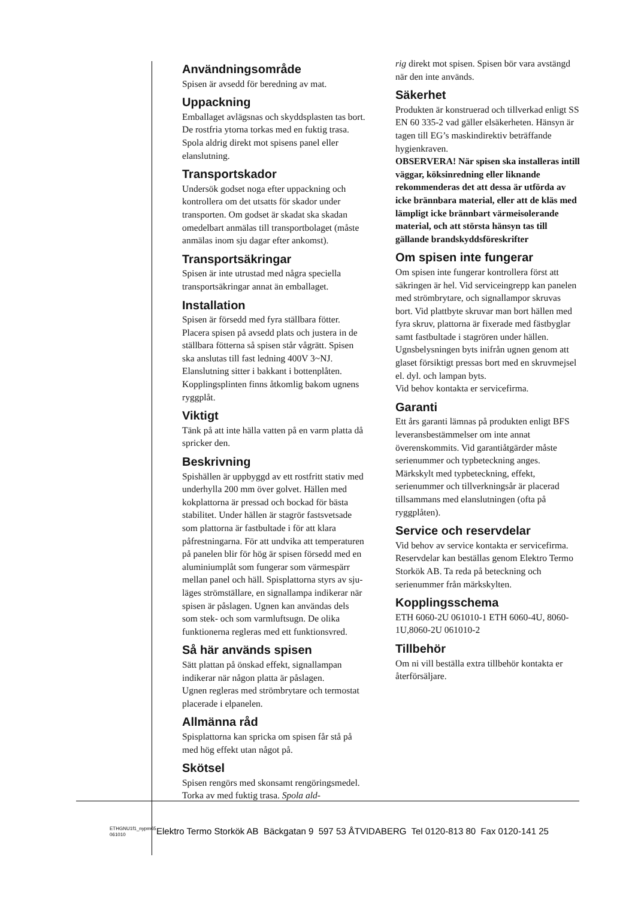Användningsområde
Spisen är avsedd för beredning av mat.
Uppackning
Emballaget avlägsnas och skyddsplasten tas bort. De rostfria ytorna torkas med en fuktig trasa. Spola aldrig direkt mot spisens panel eller elanslutning.
Transportskador
Undersök godset noga efter uppackning och kontrollera om det utsatts för skador under transporten. Om godset är skadat ska skadan omedelbart anmälas till transportbolaget (måste anmälas inom sju dagar efter ankomst).
Transportsäkringar
Spisen är inte utrustad med några speciella transportsäkringar annat än emballaget.
Installation
Spisen är försedd med fyra ställbara fötter. Placera spisen på avsedd plats och justera in de ställbara fötterna så spisen står vågrätt. Spisen ska anslutas till fast ledning 400V 3~NJ. Elanslutning sitter i bakkant i bottenplåten. Kopplingsplinten finns åtkomlig bakom ugnens ryggplåt.
Viktigt
Tänk på att inte hälla vatten på en varm platta då spricker den.
Beskrivning
Spishällen är uppbyggd av ett rostfritt stativ med underhylla 200 mm över golvet. Hällen med kokplattorna är pressad och bockad för bästa stabilitet. Under hällen är stagrör fastsvetsade som plattorna är fastbultade i för att klara påfrestningarna. För att undvika att temperaturen på panelen blir för hög är spisen försedd med en aluminiumplåt som fungerar som värmespärr mellan panel och häll. Spisplattorna styrs av sju-läges strömställare, en signallampa indikerar när spisen är påslagen. Ugnen kan användas dels som stek- och som varmluftsugn. De olika funktionerna regleras med ett funktionsvred.
Så här används spisen
Sätt plattan på önskad effekt, signallampan indikerar när någon platta är påslagen.
Ugnen regleras med strömbrytare och termostat placerade i elpanelen.
Allmänna råd
Spisplattorna kan spricka om spisen får stå på med hög effekt utan något på.
Skötsel
Spisen rengörs med skonsamt rengöringsmedel. Torka av med fuktig trasa. Spola ald-
rig direkt mot spisen. Spisen bör vara avstängd när den inte används.
Säkerhet
Produkten är konstruerad och tillverkad enligt SS EN 60 335-2 vad gäller elsäkerheten. Hänsyn är tagen till EG’s maskindirektiv beträffande hygienkraven.
OBSERVERA! När spisen ska installeras intill väggar, köksinredning eller liknande rekommenderas det att dessa är utförda av icke brännbara material, eller att de kläs med lämpligt icke brännbart värmeisolerande material, och att största hänsyn tas till gällande brandskyddsföreskrifter
Om spisen inte fungerar
Om spisen inte fungerar kontrollera först att säkringen är hel. Vid serviceingrepp kan panelen med strömbrytare, och signallampor skruvas bort. Vid plattbyte skruvar man bort hällen med fyra skruv, plattorna är fixerade med fästbyglar samt fastbultade i stagrören under hällen.
Ugnsbelysningen byts inifrån ugnen genom att glaset försiktigt pressas bort med en skruvmejsel el. dyl. och lampan byts.
Vid behov kontakta er servicefirma.
Garanti
Ett års garanti lämnas på produkten enligt BFS leveransbestämmelser om inte annat överenskommits. Vid garantiåtgärder måste serienummer och typbeteckning anges.
Märkskylt med typbeteckning, effekt, serienummer och tillverkningsår är placerad tillsammans med elanslutningen (ofta på ryggplåten).
Service och reservdelar
Vid behov av service kontakta er servicefirma. Reservdelar kan beställas genom Elektro Termo Storkök AB. Ta reda på beteckning och serienummer från märkskylten.
Kopplingsschema
ETH 6060-2U 061010-1 ETH 6060-4U, 8060-1U,8060-2U 061010-2
Tillbehör
Om ni vill beställa extra tillbehör kontakta er återförsäljare.
ETHGNU1f1_nypm65
061010
Elektro Termo Storkök AB Bäckgatan 9 597 53 ÅTVIDABERG Tel 0120-813 80 Fax 0120-141 25